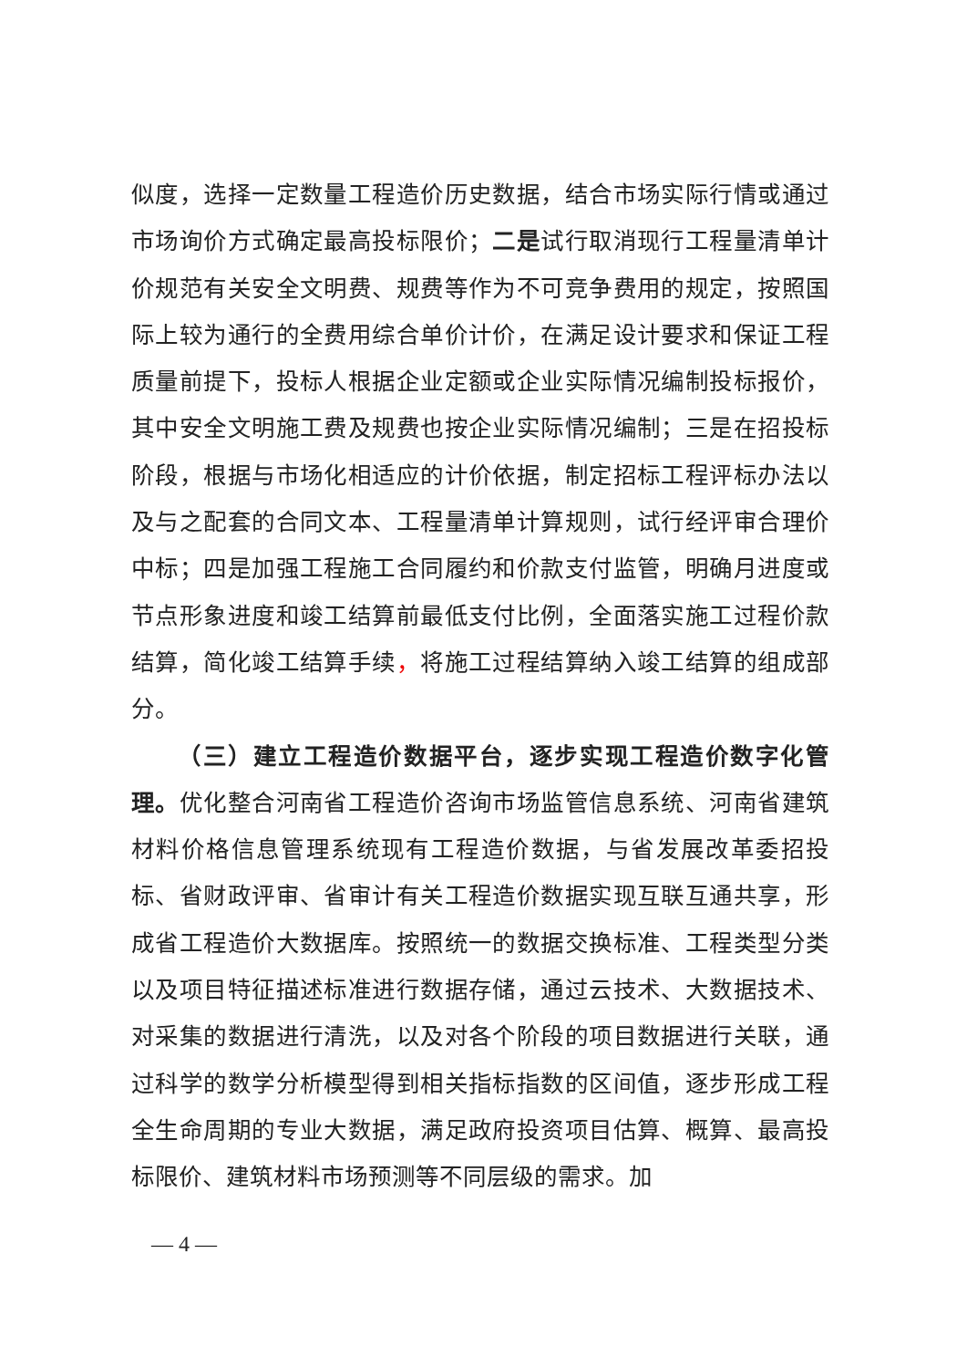似度，选择一定数量工程造价历史数据，结合市场实际行情或通过市场询价方式确定最高投标限价；二是试行取消现行工程量清单计价规范有关安全文明费、规费等作为不可竞争费用的规定，按照国际上较为通行的全费用综合单价计价，在满足设计要求和保证工程质量前提下，投标人根据企业定额或企业实际情况编制投标报价，其中安全文明施工费及规费也按企业实际情况编制；三是在招投标阶段，根据与市场化相适应的计价依据，制定招标工程评标办法以及与之配套的合同文本、工程量清单计算规则，试行经评审合理价中标；四是加强工程施工合同履约和价款支付监管，明确月进度或节点形象进度和竣工结算前最低支付比例，全面落实施工过程价款结算，简化竣工结算手续，将施工过程结算纳入竣工结算的组成部分。
（三）建立工程造价数据平台，逐步实现工程造价数字化管理。优化整合河南省工程造价咨询市场监管信息系统、河南省建筑材料价格信息管理系统现有工程造价数据，与省发展改革委招投标、省财政评审、省审计有关工程造价数据实现互联互通共享，形成省工程造价大数据库。按照统一的数据交换标准、工程类型分类以及项目特征描述标准进行数据存储，通过云技术、大数据技术、对采集的数据进行清洗，以及对各个阶段的项目数据进行关联，通过科学的数学分析模型得到相关指标指数的区间值，逐步形成工程全生命周期的专业大数据，满足政府投资项目估算、概算、最高投标限价、建筑材料市场预测等不同层级的需求。加
— 4 —